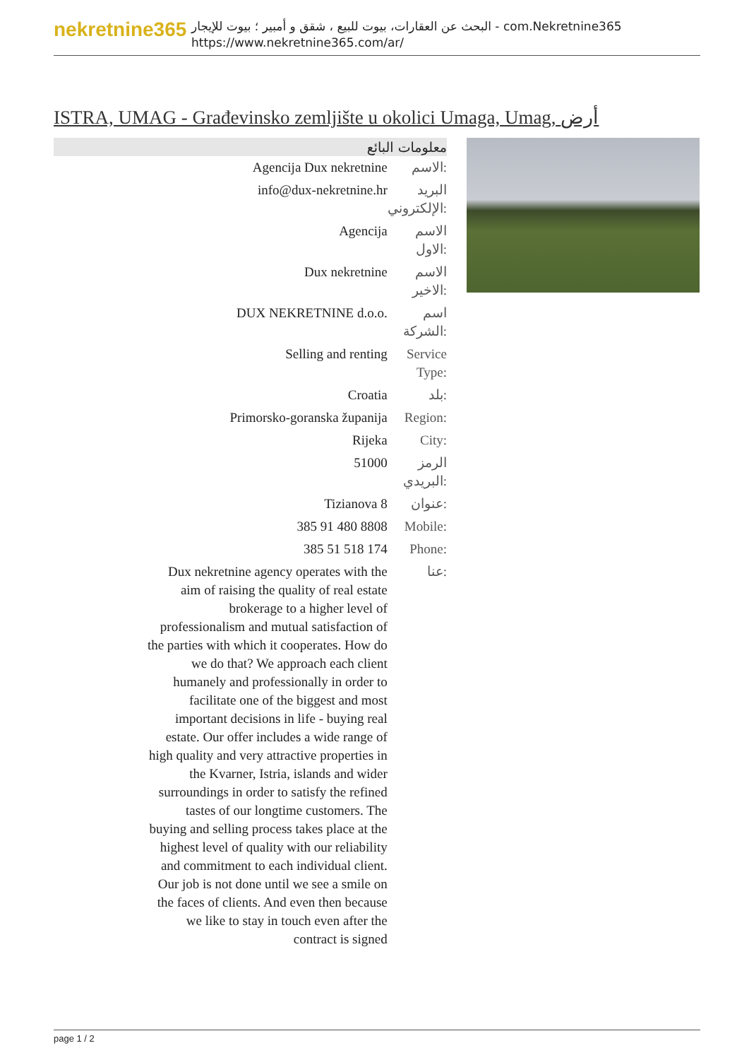nekretnine365
البحث عن العقارات، بيوت للبيع ، شقق و أمبير ؛ بيوت للإيجار - com.Nekretnine365
https://www.nekretnine365.com/ar/
ISTRA, UMAG - Građevinsko zemljište u okolici Umaga, Umag, أرض
معلومات البائع
| Agencija Dux nekretnine | الاسم: |
| info@dux-nekretnine.hr | البريد الإلكتروني: |
| Agencija | الاسم الاول: |
| Dux nekretnine | الاسم الاخير: |
| DUX NEKRETNINE d.o.o. | اسم الشركة: |
| Selling and renting | Service Type: |
| Croatia | بلد: |
| Primorsko-goranska županija | Region: |
| Rijeka | City: |
| 51000 | الرمز البريدي: |
| Tizianova 8 | عنوان: |
| 385 91 480 8808 | Mobile: |
| 385 51 518 174 | Phone: |
| Dux nekretnine agency operates with the aim of raising the quality of real estate brokerage to a higher level of professionalism and mutual satisfaction of the parties with which it cooperates. How do we do that? We approach each client humanely and professionally in order to facilitate one of the biggest and most important decisions in life - buying real estate. Our offer includes a wide range of high quality and very attractive properties in the Kvarner, Istria, islands and wider surroundings in order to satisfy the refined tastes of our longtime customers. The buying and selling process takes place at the highest level of quality with our reliability and commitment to each individual client. Our job is not done until we see a smile on the faces of clients. And even then because we like to stay in touch even after the contract is signed | عنا: |
page 1 / 2